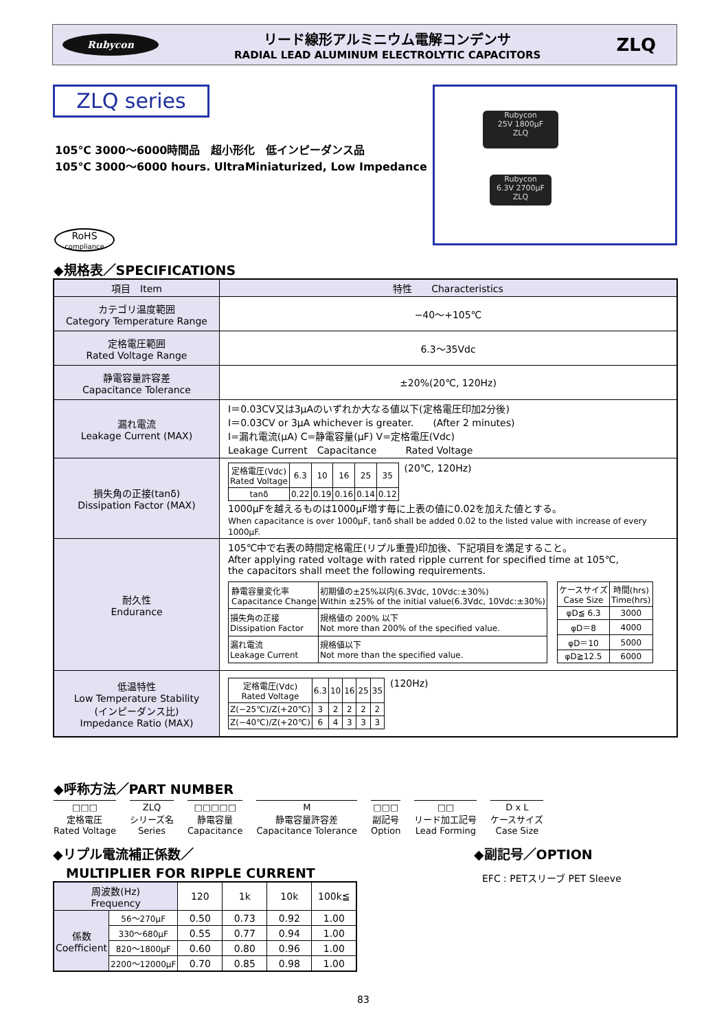Rubycon
リード線形アルミニウム電解コンデンサ
RADIAL LEAD ALUMINUM ELECTROLYTIC CAPACITORS
ZLQ
ZLQ series
105℃ 3000～6000時間品　超小形化　低インピーダンス品
105℃ 3000～6000 hours. UltraMiniaturized, Low Impedance
Rubycon
25V 1800μF
ZLQ
Rubycon
6.3V 2700μF
ZLQ
RoHS
compliance
◆規格表／SPECIFICATIONS
| 項目 Item | 特性 Characteristics |
| --- | --- |
| カテゴリ温度範囲 Category Temperature Range | −40～+105℃ |
| 定格電圧範囲 Rated Voltage Range | 6.3～35Vdc |
| 静電容量許容差 Capacitance Tolerance | ±20%(20℃, 120Hz) |
| 漏れ電流 Leakage Current (MAX) | I＝0.03CV又は3μAのいずれか大なる値以下(定格電圧印加2分後) I＝0.03CV or 3μA whichever is greater. (After 2 minutes) I=漏れ電流(μA) C=静電容量(μF) V=定格電圧(Vdc) Leakage Current Capacitance Rated Voltage |
| 損失角の正接(tanδ) Dissipation Factor (MAX) | / 定格電圧(Vdc) Rated Voltage / 6.3 / 10 / 16 / 25 / 35 / / tanδ / 0.22 / 0.19 / 0.16 / 0.14 / 0.12 / (20℃, 120Hz) 1000μFを越えるものは1000μF増す毎に上表の値に0.02を加えた値とする。 When capacitance is over 1000μF, tanδ shall be added 0.02 to the listed value with increase of every 1000μF. |
| 耐久性 Endurance | 105℃中で右表の時間定格電圧(リプル重畳)印加後、下記項目を満足すること。 After applying rated voltage with rated ripple current for specified time at 105℃, the capacitors shall meet the following requirements. / 静電容量変化率 Capacitance Change / 初期値の±25%以内(6.3Vdc, 10Vdc:±30%) Within ±25% of the initial value(6.3Vdc, 10Vdc:±30%) / / 損失角の正接 Dissipation Factor / 規格値の 200% 以下 Not more than 200% of the specified value. / / 漏れ電流 Leakage Current / 規格値以下 Not more than the specified value. / / ケースサイズ Case Size / 時間(hrs) Time(hrs) / / φD≦ 6.3 / 3000 / / φD＝8 / 4000 / / φD＝10 / 5000 / / φD≧12.5 / 6000 / |
| 低温特性 Low Temperature Stability (インピーダンス比) Impedance Ratio (MAX) | / 定格電圧(Vdc) Rated Voltage / 6.3 / 10 / 16 / 25 / 35 / / Z(−25℃)/Z(+20℃) / 3 / 2 / 2 / 2 / 2 / / Z(−40℃)/Z(+20℃) / 6 / 4 / 3 / 3 / 3 / (120Hz) |
◆呼称方法／PART NUMBER
□□□
定格電圧
Rated Voltage
ZLQ
シリーズ名
Series
□□□□□
静電容量
Capacitance
M
静電容量許容差
Capacitance Tolerance
□□□
副記号
Option
□□
リード加工記号
Lead Forming
D x L
ケースサイズ
Case Size
◆リプル電流補正係数／
　MULTIPLIER FOR RIPPLE CURRENT
| 周波数(Hz) Frequency | | 120 | 1k | 10k | 100k≦ |
| 係数 Coefficient | 56～270μF | 0.50 | 0.73 | 0.92 | 1.00 |
| | 330～680μF | 0.55 | 0.77 | 0.94 | 1.00 |
| | 820～1800μF | 0.60 | 0.80 | 0.96 | 1.00 |
| | 2200～12000μF | 0.70 | 0.85 | 0.98 | 1.00 |
◆副記号／OPTION
EFC : PETスリーブ PET Sleeve
83